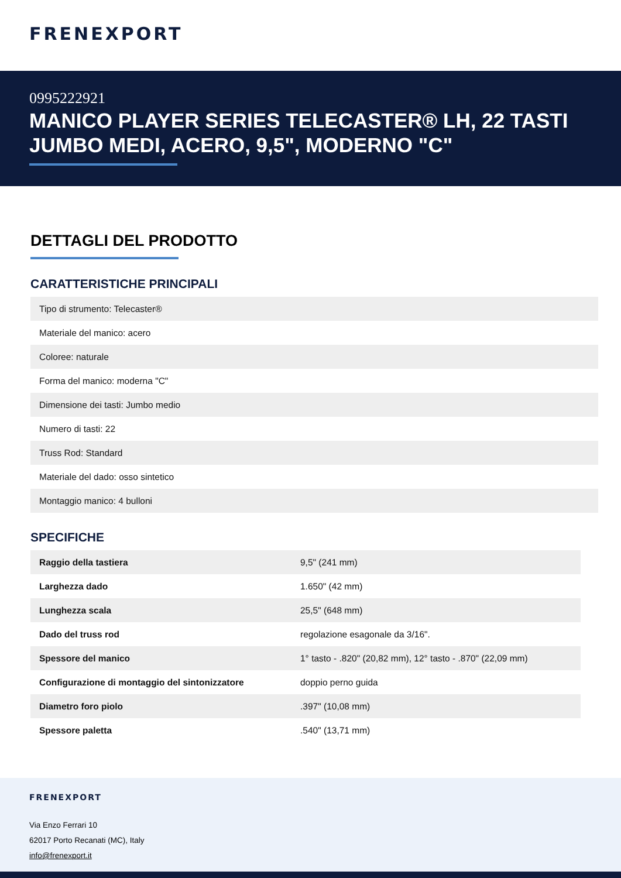FRENEXPORT
0995222921
MANICO PLAYER SERIES TELECASTER® LH, 22 TASTI JUMBO MEDI, ACERO, 9,5", MODERNO "C"
DETTAGLI DEL PRODOTTO
CARATTERISTICHE PRINCIPALI
| Tipo di strumento: Telecaster® |
| Materiale del manico: acero |
| Coloree: naturale |
| Forma del manico: moderna "C" |
| Dimensione dei tasti: Jumbo medio |
| Numero di tasti: 22 |
| Truss Rod: Standard |
| Materiale del dado: osso sintetico |
| Montaggio manico: 4 bulloni |
SPECIFICHE
| Raggio della tastiera | 9,5" (241 mm) |
| Larghezza dado | 1.650" (42 mm) |
| Lunghezza scala | 25,5" (648 mm) |
| Dado del truss rod | regolazione esagonale da 3/16". |
| Spessore del manico | 1° tasto - .820" (20,82 mm), 12° tasto - .870" (22,09 mm) |
| Configurazione di montaggio del sintonizzatore | doppio perno guida |
| Diametro foro piolo | .397" (10,08 mm) |
| Spessore paletta | .540" (13,71 mm) |
FRENEXPORT
Via Enzo Ferrari 10
62017 Porto Recanati (MC), Italy
info@frenexport.it